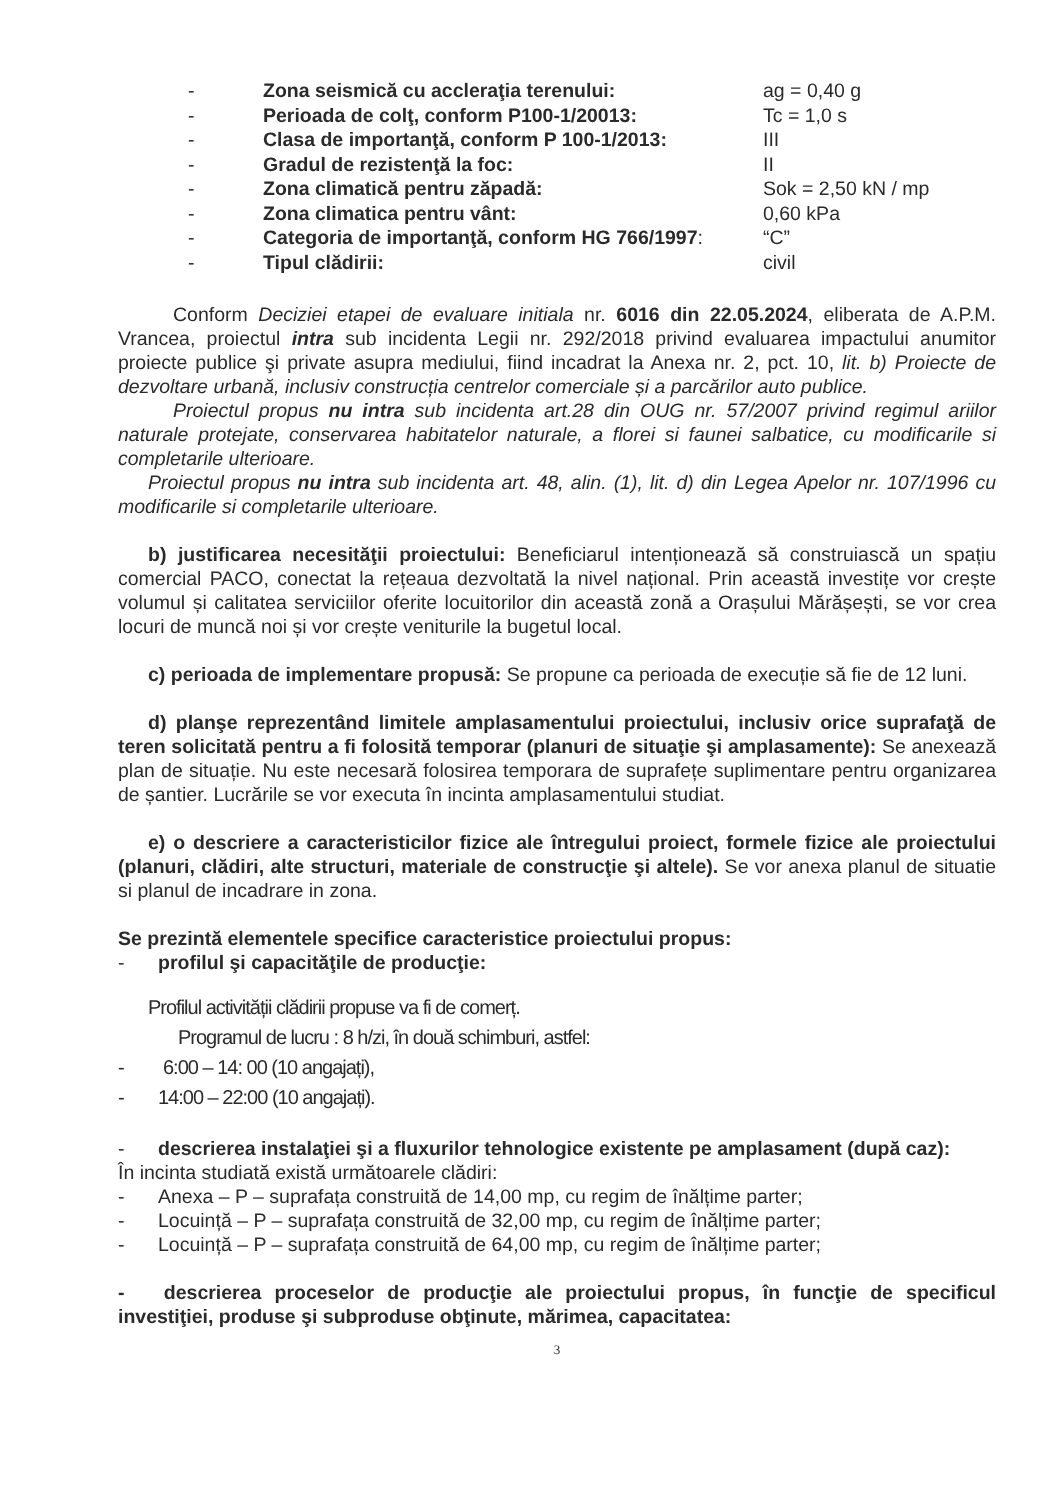-
Zona seismică cu accleraţia terenului:
ag = 0,40 g
-
Perioada de colţ, conform P100-1/20013:
Tc = 1,0 s
-
Clasa de importanţă, conform P 100-1/2013:
III
-
Gradul de rezistenţă la foc:
II
-
Zona climatică pentru zăpadă:
Sok = 2,50 kN / mp
-
Zona climatica pentru vânt:
0,60 kPa
-
Categoria de importanţă, conform HG 766/1997:
“C”
-
Tipul clădirii:
civil
Conform Deciziei etapei de evaluare initiala nr. 6016 din 22.05.2024, eliberata de A.P.M. Vrancea, proiectul intra sub incidenta Legii nr. 292/2018 privind evaluarea impactului anumitor proiecte publice şi private asupra mediului, fiind incadrat la Anexa nr. 2, pct. 10, lit. b) Proiecte de dezvoltare urbană, inclusiv construcția centrelor comerciale și a parcărilor auto publice.
Proiectul propus nu intra sub incidenta art.28 din OUG nr. 57/2007 privind regimul ariilor naturale protejate, conservarea habitatelor naturale, a florei si faunei salbatice, cu modificarile si completarile ulterioare.
Proiectul propus nu intra sub incidenta art. 48, alin. (1), lit. d) din Legea Apelor nr. 107/1996 cu modificarile si completarile ulterioare.
b) justificarea necesităţii proiectului: Beneficiarul intenționează să construiască un spațiu comercial PACO, conectat la rețeaua dezvoltată la nivel național. Prin această investițe vor crește volumul și calitatea serviciilor oferite locuitorilor din această zonă a Orașului Mărășești, se vor crea locuri de muncă noi și vor crește veniturile la bugetul local.
c) perioada de implementare propusă: Se propune ca perioada de execuție să fie de 12 luni.
d) planşe reprezentând limitele amplasamentului proiectului, inclusiv orice suprafaţă de teren solicitată pentru a fi folosită temporar (planuri de situaţie şi amplasamente): Se anexează plan de situație. Nu este necesară folosirea temporara de suprafețe suplimentare pentru organizarea de șantier. Lucrările se vor executa în incinta amplasamentului studiat.
e) o descriere a caracteristicilor fizice ale întregului proiect, formele fizice ale proiectului (planuri, clădiri, alte structuri, materiale de construcţie şi altele). Se vor anexa planul de situatie si planul de incadrare in zona.
Se prezintă elementele specifice caracteristice proiectului propus:
- profilul şi capacităţile de producţie:
Profilul activității clădirii propuse va fi de comerț.
Programul de lucru : 8 h/zi, în două schimburi, astfel:
- 6:00 – 14: 00 (10 angajați),
- 14:00 – 22:00 (10 angajați).
- descrierea instalaţiei şi a fluxurilor tehnologice existente pe amplasament (după caz):
În incinta studiată există următoarele clădiri:
- Anexa – P – suprafața construită de 14,00 mp, cu regim de înălțime parter;
- Locuință – P – suprafața construită de 32,00 mp, cu regim de înălțime parter;
- Locuință – P – suprafața construită de 64,00 mp, cu regim de înălțime parter;
- descrierea proceselor de producţie ale proiectului propus, în funcţie de specificul investiţiei, produse şi subproduse obţinute, mărimea, capacitatea:
3